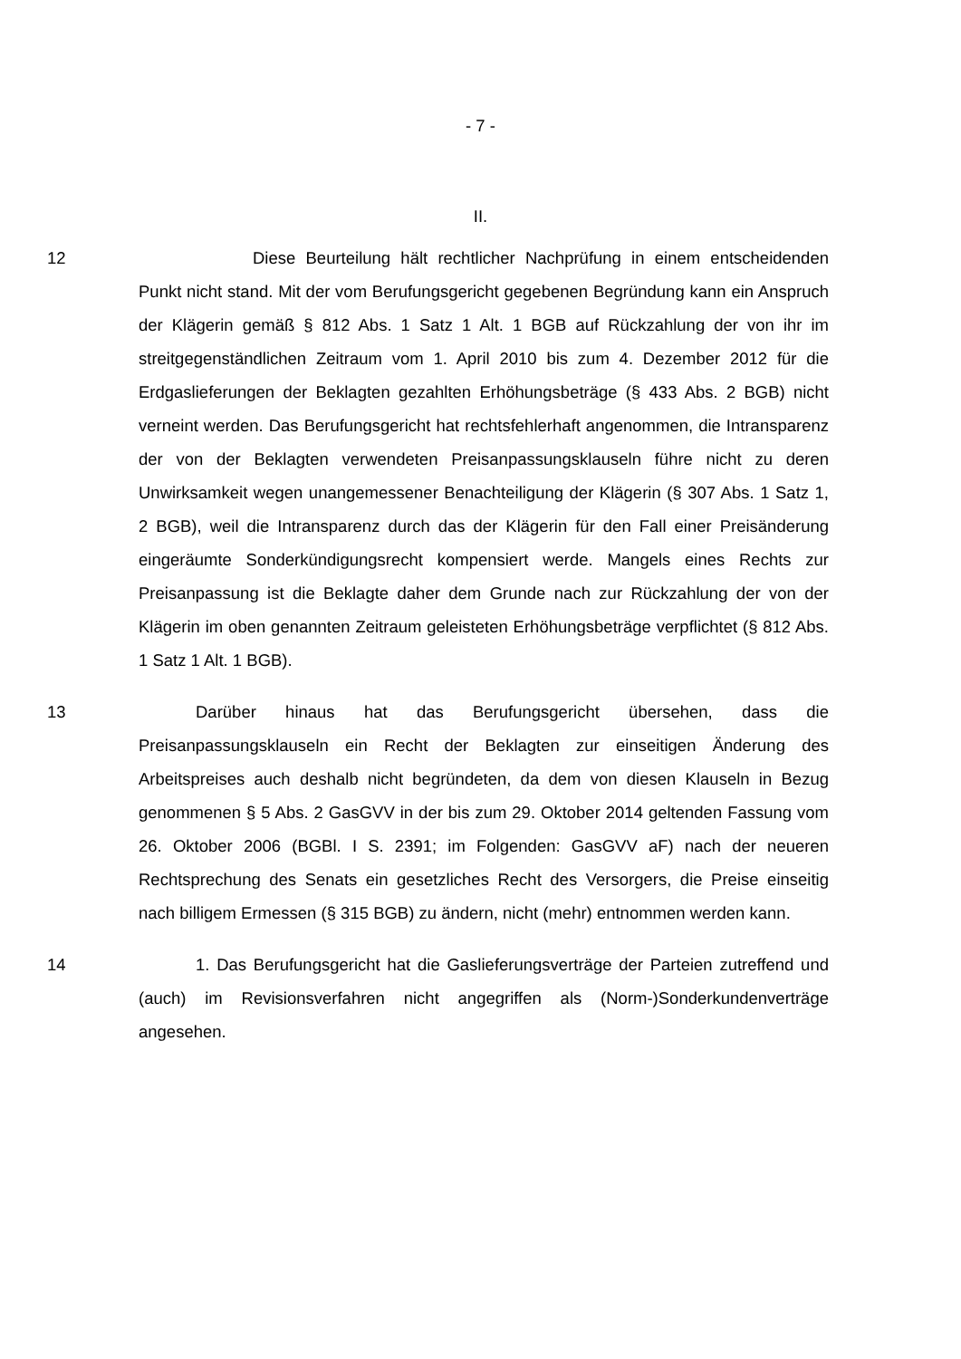- 7 -
II.
12 Diese Beurteilung hält rechtlicher Nachprüfung in einem entscheidenden Punkt nicht stand. Mit der vom Berufungsgericht gegebenen Begründung kann ein Anspruch der Klägerin gemäß § 812 Abs. 1 Satz 1 Alt. 1 BGB auf Rückzahlung der von ihr im streitgegenständlichen Zeitraum vom 1. April 2010 bis zum 4. Dezember 2012 für die Erdgaslieferungen der Beklagten gezahlten Erhöhungsbeträge (§ 433 Abs. 2 BGB) nicht verneint werden. Das Berufungsgericht hat rechtsfehlerhaft angenommen, die Intransparenz der von der Beklagten verwendeten Preisanpassungsklauseln führe nicht zu deren Unwirksamkeit wegen unangemessener Benachteiligung der Klägerin (§ 307 Abs. 1 Satz 1, 2 BGB), weil die Intransparenz durch das der Klägerin für den Fall einer Preisänderung eingeräumte Sonderkündigungsrecht kompensiert werde. Mangels eines Rechts zur Preisanpassung ist die Beklagte daher dem Grunde nach zur Rückzahlung der von der Klägerin im oben genannten Zeitraum geleisteten Erhöhungsbeträge verpflichtet (§ 812 Abs. 1 Satz 1 Alt. 1 BGB).
13 Darüber hinaus hat das Berufungsgericht übersehen, dass die Preisanpassungsklauseln ein Recht der Beklagten zur einseitigen Änderung des Arbeitspreises auch deshalb nicht begründeten, da dem von diesen Klauseln in Bezug genommenen § 5 Abs. 2 GasGVV in der bis zum 29. Oktober 2014 geltenden Fassung vom 26. Oktober 2006 (BGBl. I S. 2391; im Folgenden: GasGVV aF) nach der neueren Rechtsprechung des Senats ein gesetzliches Recht des Versorgers, die Preise einseitig nach billigem Ermessen (§ 315 BGB) zu ändern, nicht (mehr) entnommen werden kann.
14 1. Das Berufungsgericht hat die Gaslieferungsverträge der Parteien zutreffend und (auch) im Revisionsverfahren nicht angegriffen als (Norm-)Sonderkundenverträge angesehen.